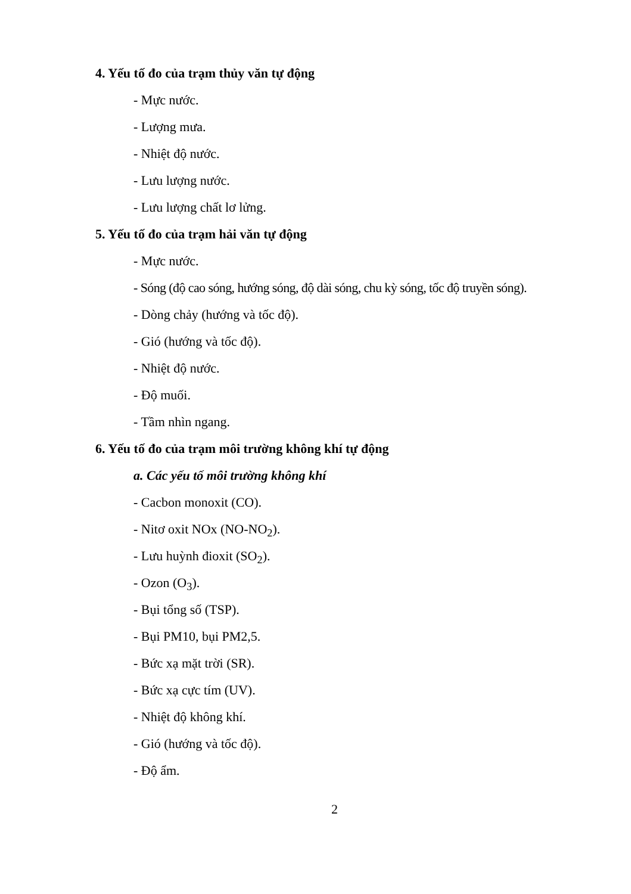4. Yếu tố đo của trạm thủy văn tự động
- Mực nước.
- Lượng mưa.
- Nhiệt độ nước.
- Lưu lượng nước.
- Lưu lượng chất lơ lửng.
5. Yếu tố đo của trạm hải văn tự động
- Mực nước.
- Sóng (độ cao sóng, hướng sóng, độ dài sóng, chu kỳ sóng, tốc độ truyền sóng).
- Dòng chảy (hướng và tốc độ).
- Gió (hướng và tốc độ).
- Nhiệt độ nước.
- Độ muối.
- Tầm nhìn ngang.
6. Yếu tố đo của trạm môi trường không khí tự động
a. Các yếu tố môi trường không khí
- Cacbon monoxit (CO).
- Nitơ oxit NOx (NO-NO<sub>2</sub>).
- Lưu huỳnh điоxit (SO<sub>2</sub>).
- Ozon (O<sub>3</sub>).
- Bụi tổng số (TSP).
- Bụi PM10, bụi PM2,5.
- Bức xạ mặt trời (SR).
- Bức xạ cực tím (UV).
- Nhiệt độ không khí.
- Gió (hướng và tốc độ).
- Độ ẩm.
2